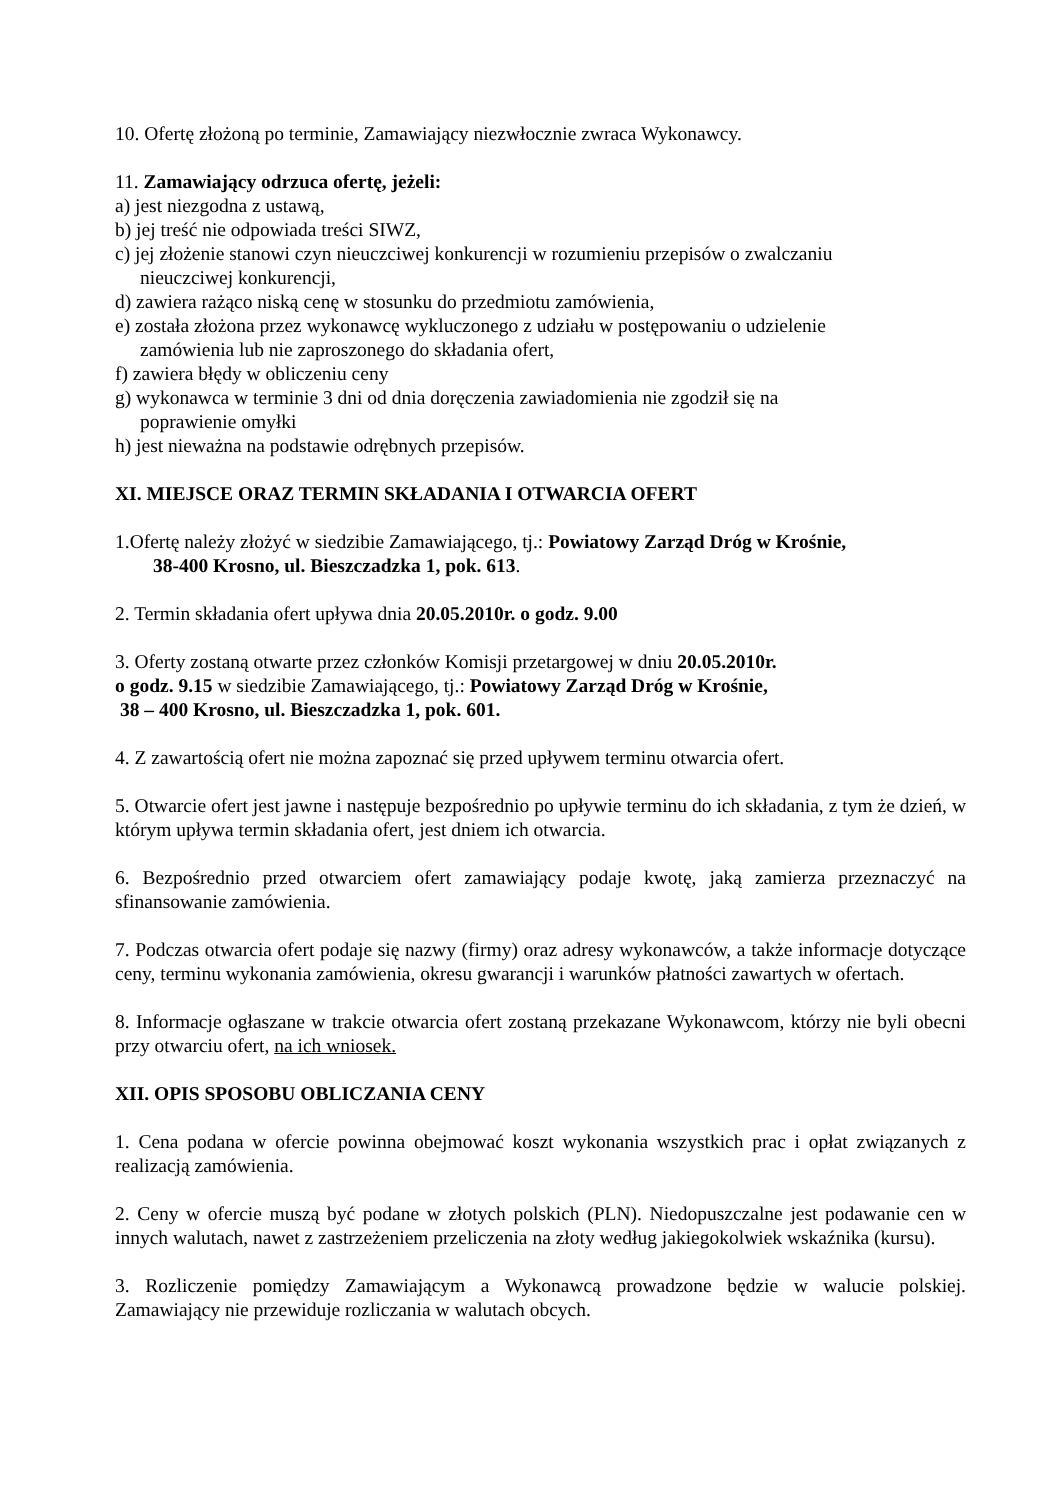10. Ofertę złożoną po terminie, Zamawiający niezwłocznie zwraca Wykonawcy.
11. Zamawiający odrzuca ofertę, jeżeli:
a) jest niezgodna z ustawą,
b) jej treść nie odpowiada treści SIWZ,
c) jej złożenie stanowi czyn nieuczciwej konkurencji w rozumieniu przepisów o zwalczaniu
nieuczciwej konkurencji,
d) zawiera rażąco niską cenę w stosunku do przedmiotu zamówienia,
e) została złożona przez wykonawcę wykluczonego z udziału w postępowaniu o udzielenie
zamówienia lub nie zaproszonego do składania ofert,
f) zawiera błędy w obliczeniu ceny
g) wykonawca w terminie 3 dni od dnia doręczenia zawiadomienia nie zgodził się na
poprawienie omyłki
h) jest nieważna na podstawie odrębnych przepisów.
XI. MIEJSCE ORAZ TERMIN SKŁADANIA I OTWARCIA OFERT
1.Ofertę należy złożyć w siedzibie Zamawiającego, tj.: Powiatowy Zarząd Dróg w Krośnie,
38-400 Krosno, ul. Bieszczadzka 1, pok. 613.
2. Termin składania ofert upływa dnia 20.05.2010r. o godz. 9.00
3. Oferty zostaną otwarte przez członków Komisji przetargowej w dniu 20.05.2010r.
o godz. 9.15 w siedzibie Zamawiającego, tj.: Powiatowy Zarząd Dróg w Krośnie,
38 – 400 Krosno, ul. Bieszczadzka 1, pok. 601.
4. Z zawartością ofert nie można zapoznać się przed upływem terminu otwarcia ofert.
5. Otwarcie ofert jest jawne i następuje bezpośrednio po upływie terminu do ich składania, z tym że dzień, w którym upływa termin składania ofert, jest dniem ich otwarcia.
6. Bezpośrednio przed otwarciem ofert zamawiający podaje kwotę, jaką zamierza przeznaczyć na sfinansowanie zamówienia.
7. Podczas otwarcia ofert podaje się nazwy (firmy) oraz adresy wykonawców, a także informacje dotyczące ceny, terminu wykonania zamówienia, okresu gwarancji i warunków płatności zawartych w ofertach.
8. Informacje ogłaszane w trakcie otwarcia ofert zostaną przekazane Wykonawcom, którzy nie byli obecni przy otwarciu ofert, na ich wniosek.
XII. OPIS SPOSOBU OBLICZANIA CENY
1. Cena podana w ofercie powinna obejmować koszt wykonania wszystkich prac i opłat związanych z realizacją zamówienia.
2. Ceny w ofercie muszą być podane w złotych polskich (PLN). Niedopuszczalne jest podawanie cen w innych walutach, nawet z zastrzeżeniem przeliczenia na złoty według jakiegokolwiek wskaźnika (kursu).
3. Rozliczenie pomiędzy Zamawiającym a Wykonawcą prowadzone będzie w walucie polskiej. Zamawiający nie przewiduje rozliczania w walutach obcych.